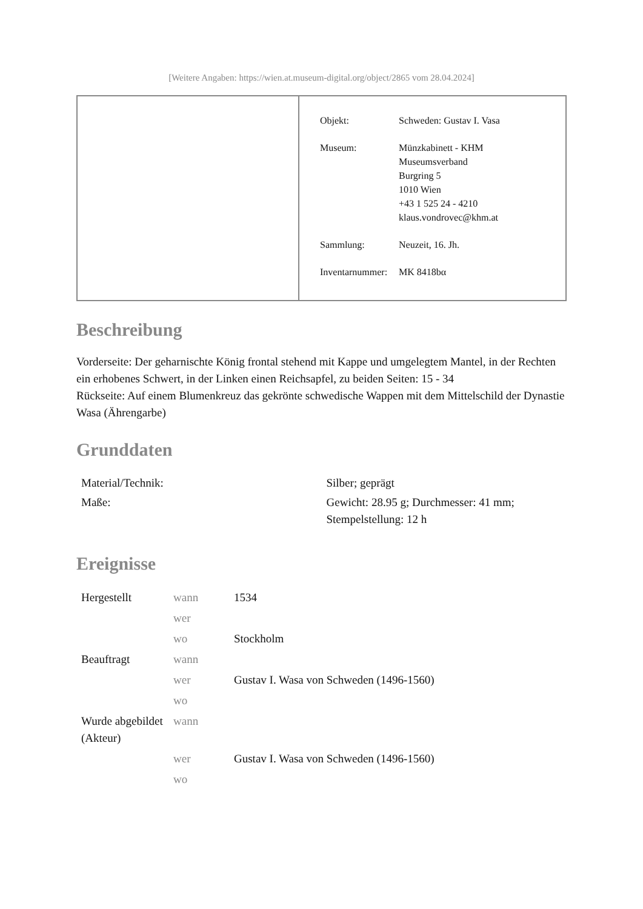[Weitere Angaben: https://wien.at.museum-digital.org/object/2865 vom 28.04.2024]
| Objekt: | Schweden: Gustav I. Vasa |
| Museum: | Münzkabinett - KHM Museumsverband Burgring 5 1010 Wien +43 1 525 24 - 4210 klaus.vondrovec@khm.at |
| Sammlung: | Neuzeit, 16. Jh. |
| Inventarnummer: | MK 8418bα |
Beschreibung
Vorderseite: Der geharnischte König frontal stehend mit Kappe und umgelegtem Mantel, in der Rechten ein erhobenes Schwert, in der Linken einen Reichsapfel, zu beiden Seiten: 15 - 34
Rückseite: Auf einem Blumenkreuz das gekrönte schwedische Wappen mit dem Mittelschild der Dynastie Wasa (Ährengarbe)
Grunddaten
| Material/Technik: | Silber; geprägt |
| Maße: | Gewicht: 28.95 g; Durchmesser: 41 mm; Stempelstellung: 12 h |
Ereignisse
| Hergestellt | wann | 1534 |
| | wer | |
| | wo | Stockholm |
| Beauftragt | wann | |
| | wer | Gustav I. Wasa von Schweden (1496-1560) |
| | wo | |
| Wurde abgebildet (Akteur) | wann | |
| | wer | Gustav I. Wasa von Schweden (1496-1560) |
| | wo | |